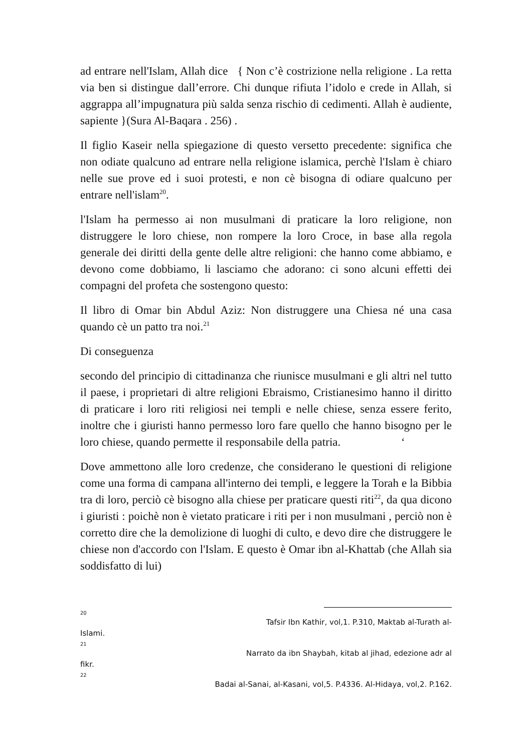ad entrare nell'Islam, Allah dice { Non c’è costrizione nella religione . La retta via ben si distingue dall’errore. Chi dunque rifiuta l’idolo e crede in Allah, si aggrappa all’impugnatura più salda senza rischio di cedimenti. Allah è audiente, sapiente }(Sura Al-Baqara . 256) .
Il figlio Kaseir nella spiegazione di questo versetto precedente: significa che non odiate qualcuno ad entrare nella religione islamica, perchè l'Islam è chiaro nelle sue prove ed i suoi protesti, e non cè bisogna di odiare qualcuno per entrare nell'islam<sup>20</sup>.
l'Islam ha permesso ai non musulmani di praticare la loro religione, non distruggere le loro chiese, non rompere la loro Croce, in base alla regola generale dei diritti della gente delle altre religioni: che hanno come abbiamo, e devono come dobbiamo, li lasciamo che adorano: ci sono alcuni effetti dei compagni del profeta che sostengono questo:
Il libro di Omar bin Abdul Aziz: Non distruggere una Chiesa né una casa quando cè un patto tra noi.<sup>21</sup>
Di conseguenza
secondo del principio di cittadinanza che riunisce musulmani e gli altri nel tutto il paese, i proprietari di altre religioni Ebraismo, Cristianesimo hanno il diritto di praticare i loro riti religiosi nei templi e nelle chiese, senza essere ferito, inoltre che i giuristi hanno permesso loro fare quello che hanno bisogno per le loro chiese, quando permette il responsabile della patria. ‘
Dove ammettono alle loro credenze, che considerano le questioni di religione come una forma di campana all'interno dei templi, e leggere la Torah e la Bibbia tra di loro, perciò cè bisogno alla chiese per praticare questi riti<sup>22</sup>, da qua dicono i giuristi : poichè non è vietato praticare i riti per i non musulmani , perciò non è corretto dire che la demolizione di luoghi di culto, e devo dire che distruggere le chiese non d'accordo con l'Islam. E questo è Omar ibn al-Khattab (che Allah sia soddisfatto di lui)
20 Tafsir Ibn Kathir, vol,1. P.310, Maktab al-Turath al-
Islami.
21 Narrato da ibn Shaybah, kitab al jihad, edezione adr al
fikr.
22 Badai al-Sanai, al-Kasani, vol,5. P.4336. Al-Hidaya, vol,2. P.162.